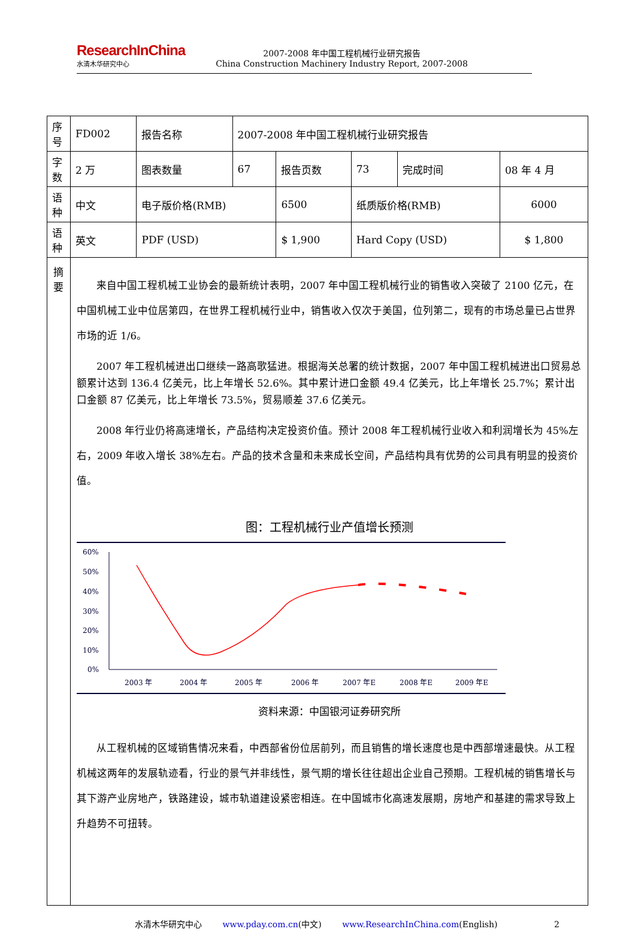ResearchInChina
水清木华研究中心
2007-2008 年中国工程机械行业研究报告
China Construction Machinery Industry Report, 2007-2008
| 序号 | FD002 | 报告名称 | 2007-2008 年中国工程机械行业研究报告 | | | | |
| 字数 | 2 万 | 图表数量 | 67 | 报告页数 | 73 | 完成时间 | 08 年 4 月 |
| 语种 | 中文 | 电子版价格(RMB) | | 6500 | 纸质版价格(RMB) | | 6000 |
| 语种 | 英文 | PDF (USD) | | $ 1,900 | Hard Copy (USD) | | $ 1,800 |
| 摘要 | 来自中国工程机械工业协会的最新统计表明，2007 年中国工程机械行业的销售收入突破了 2100 亿元，在中国机械工业中位居第四，在世界工程机械行业中，销售收入仅次于美国，位列第二，现有的市场总量已占世界市场的近 1/6。 2007 年工程机械进出口继续一路高歌猛进。根据海关总署的统计数据，2007 年中国工程机械进出口贸易总额累计达到 136.4 亿美元，比上年增长 52.6%。其中累计进口金额 49.4 亿美元，比上年增长 25.7%；累计出口金额 87 亿美元，比上年增长 73.5%，贸易顺差 37.6 亿美元。 2008 年行业仍将高速增长，产品结构决定投资价值。预计 2008 年工程机械行业收入和利润增长为 45%左右，2009 年收入增长 38%左右。产品的技术含量和未来成长空间，产品结构具有优势的公司具有明显的投资价值。 图：工程机械行业产值增长预测 60% 50% 40% 30% 20% 10% 0% 2003 年 2004 年 2005 年 2006 年 2007 年E 2008 年E 2009 年E 资料来源：中国银河证券研究所 从工程机械的区域销售情况来看，中西部省份位居前列，而且销售的增长速度也是中西部增速最快。从工程机械这两年的发展轨迹看，行业的景气并非线性，景气期的增长往往超出企业自己预期。工程机械的销售增长与其下游产业房地产，铁路建设，城市轨道建设紧密相连。在中国城市化高速发展期，房地产和基建的需求导致上升趋势不可扭转。 | | | | | | |
水清木华研究中心 www.pday.com.cn(中文) www.ResearchInChina.com(English) 2